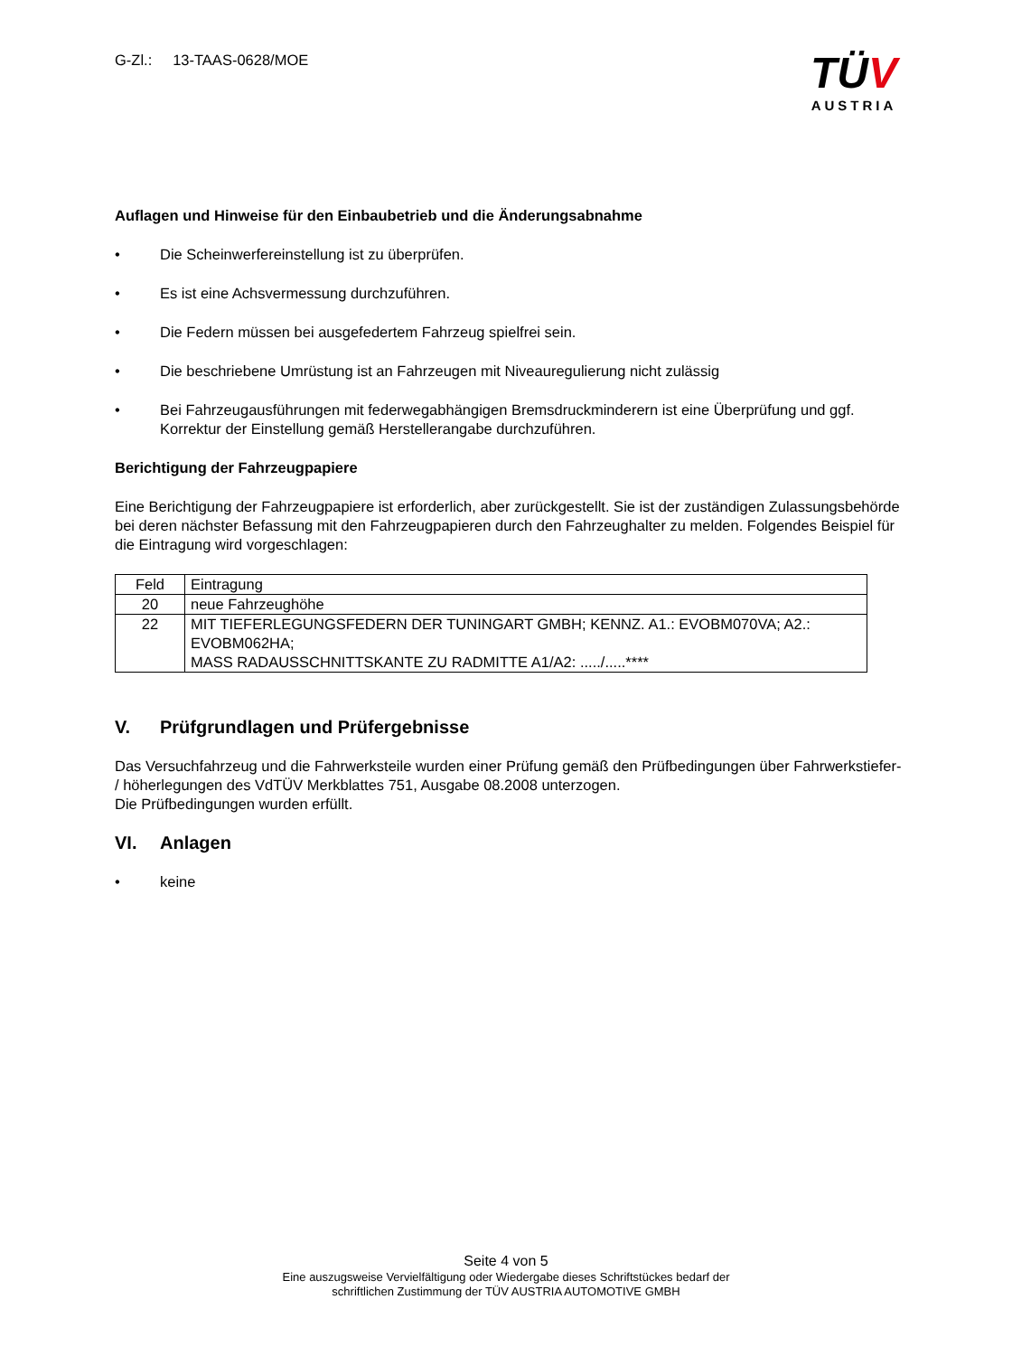G-Zl.: 13-TAAS-0628/MOE
TÜV
AUSTRIA
Auflagen und Hinweise für den Einbaubetrieb und die Änderungsabnahme
• Die Scheinwerfereinstellung ist zu überprüfen.
• Es ist eine Achsvermessung durchzuführen.
• Die Federn müssen bei ausgefedertem Fahrzeug spielfrei sein.
• Die beschriebene Umrüstung ist an Fahrzeugen mit Niveauregulierung nicht zulässig
• Bei Fahrzeugausführungen mit federwegabhängigen Bremsdruckminderern ist eine Überprüfung und ggf. Korrektur der Einstellung gemäß Herstellerangabe durchzuführen.
Berichtigung der Fahrzeugpapiere
Eine Berichtigung der Fahrzeugpapiere ist erforderlich, aber zurückgestellt. Sie ist der zuständigen Zulassungsbehörde bei deren nächster Befassung mit den Fahrzeugpapieren durch den Fahrzeughalter zu melden. Folgendes Beispiel für die Eintragung wird vorgeschlagen:
| Feld | Eintragung |
| 20 | neue Fahrzeughöhe |
| 22 | MIT TIEFERLEGUNGSFEDERN DER TUNINGART GMBH; KENNZ. A1.: EVOBM070VA; A2.: EVOBM062HA; MASS RADAUSSCHNITTSKANTE ZU RADMITTE A1/A2: ...../.....**** |
V. Prüfgrundlagen und Prüfergebnisse
Das Versuchfahrzeug und die Fahrwerksteile wurden einer Prüfung gemäß den Prüfbedingungen über Fahrwerkstiefer- / höherlegungen des VdTÜV Merkblattes 751, Ausgabe 08.2008 unterzogen.
Die Prüfbedingungen wurden erfüllt.
VI. Anlagen
• keine
Seite 4 von 5
Eine auszugsweise Vervielfältigung oder Wiedergabe dieses Schriftstückes bedarf der
schriftlichen Zustimmung der TÜV AUSTRIA AUTOMOTIVE GMBH